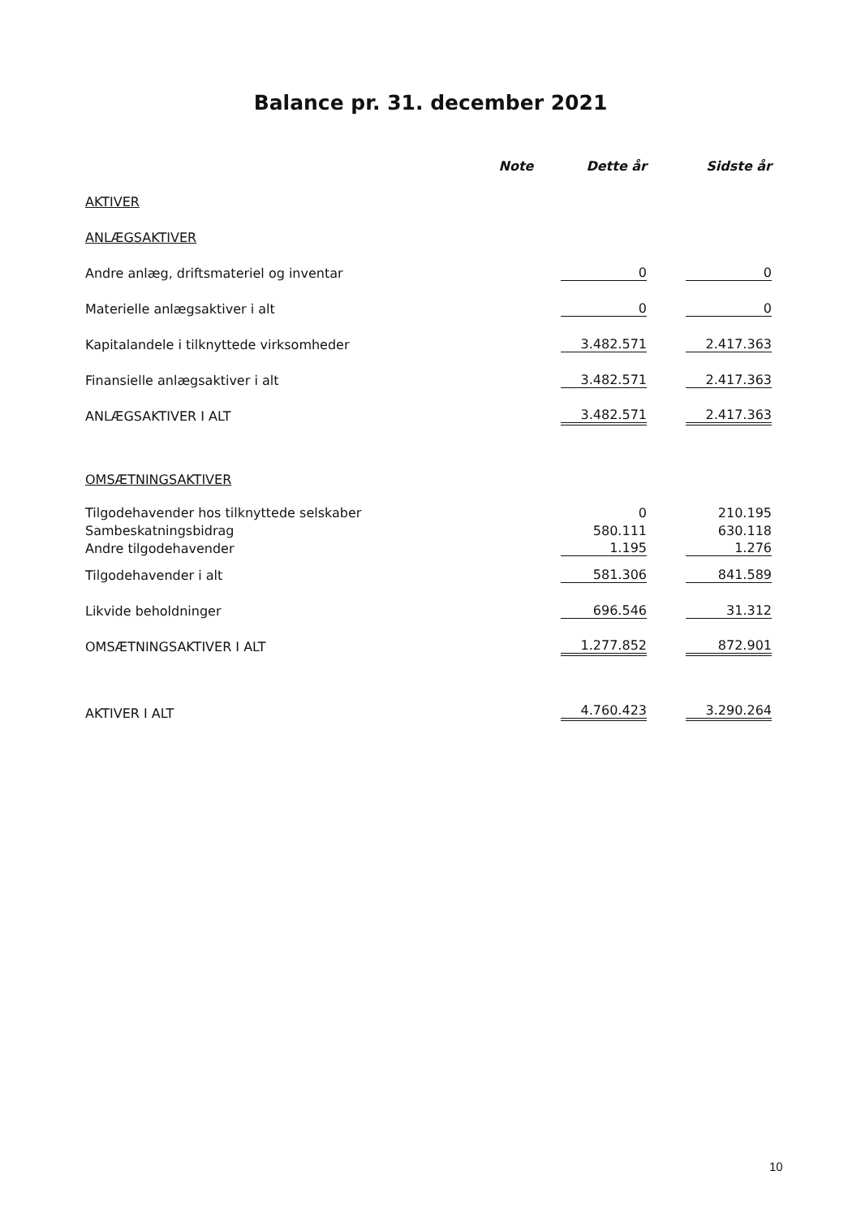Balance pr. 31. december 2021
| | Note | Dette år | | Sidste år |
| AKTIVER | | | | |
| ANLÆGSAKTIVER | | | | |
| Andre anlæg, driftsmateriel og inventar | | 0 | | 0 |
| Materielle anlægsaktiver i alt | | 0 | | 0 |
| Kapitalandele i tilknyttede virksomheder | | 3.482.571 | | 2.417.363 |
| Finansielle anlægsaktiver i alt | | 3.482.571 | | 2.417.363 |
| ANLÆGSAKTIVER I ALT | | 3.482.571 | | 2.417.363 |
| OMSÆTNINGSAKTIVER | | | | |
| Tilgodehavender hos tilknyttede selskaber | | 0 | | 210.195 |
| Sambeskatningsbidrag | | 580.111 | | 630.118 |
| Andre tilgodehavender | | 1.195 | | 1.276 |
| Tilgodehavender i alt | | 581.306 | | 841.589 |
| Likvide beholdninger | | 696.546 | | 31.312 |
| OMSÆTNINGSAKTIVER I ALT | | 1.277.852 | | 872.901 |
| AKTIVER I ALT | | 4.760.423 | | 3.290.264 |
10